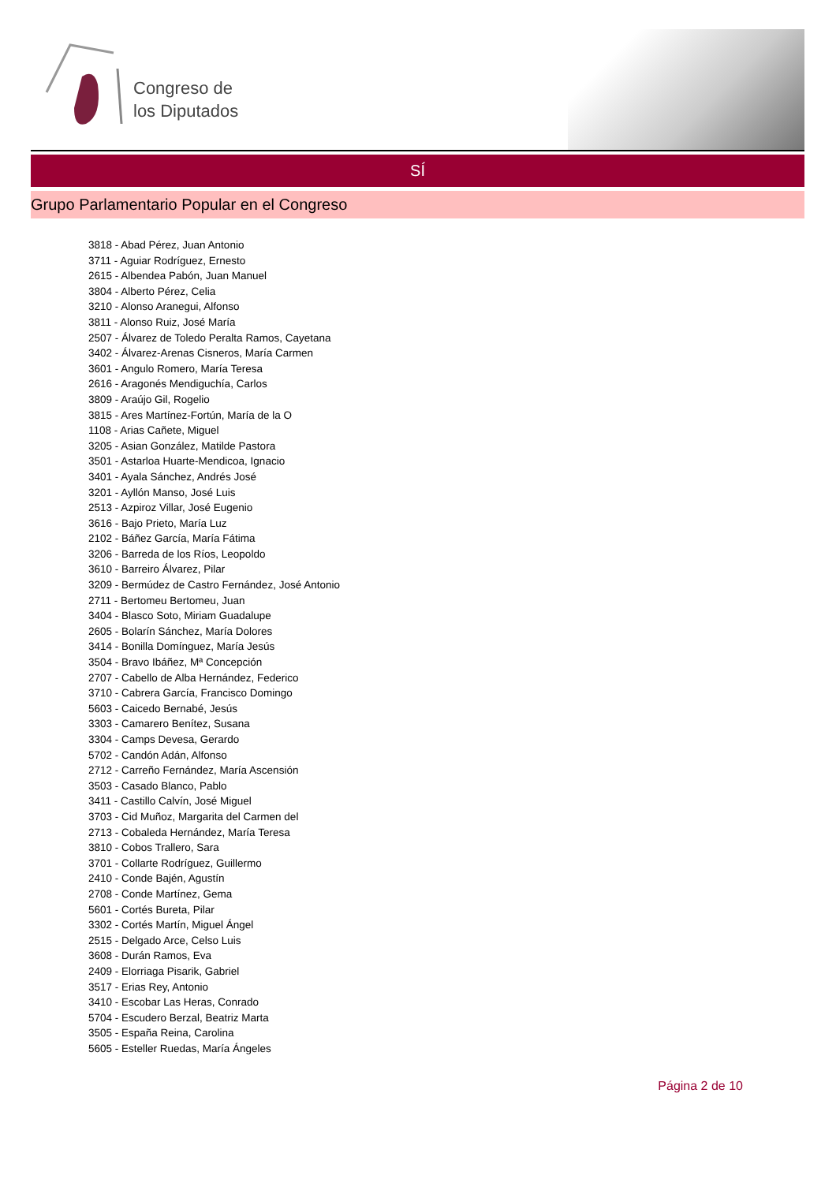Congreso de
los Diputados
SÍ
Grupo Parlamentario Popular en el Congreso
3818 - Abad Pérez, Juan Antonio
3711 - Aguiar Rodríguez, Ernesto
2615 - Albendea Pabón, Juan Manuel
3804 - Alberto Pérez, Celia
3210 - Alonso Aranegui, Alfonso
3811 - Alonso Ruiz, José María
2507 - Álvarez de Toledo Peralta Ramos, Cayetana
3402 - Álvarez-Arenas Cisneros, María Carmen
3601 - Angulo Romero, María Teresa
2616 - Aragonés Mendiguchía, Carlos
3809 - Araújo Gil, Rogelio
3815 - Ares Martínez-Fortún, María de la O
1108 - Arias Cañete, Miguel
3205 - Asian González, Matilde Pastora
3501 - Astarloa Huarte-Mendicoa, Ignacio
3401 - Ayala Sánchez, Andrés José
3201 - Ayllón Manso, José Luis
2513 - Azpiroz Villar, José Eugenio
3616 - Bajo Prieto, María Luz
2102 - Báñez García, María Fátima
3206 - Barreda de los Ríos, Leopoldo
3610 - Barreiro Álvarez, Pilar
3209 - Bermúdez de Castro Fernández, José Antonio
2711 - Bertomeu Bertomeu, Juan
3404 - Blasco Soto, Miriam Guadalupe
2605 - Bolarín Sánchez, María Dolores
3414 - Bonilla Domínguez, María Jesús
3504 - Bravo Ibáñez, Mª Concepción
2707 - Cabello de Alba Hernández, Federico
3710 - Cabrera García, Francisco Domingo
5603 - Caicedo Bernabé, Jesús
3303 - Camarero Benítez, Susana
3304 - Camps Devesa, Gerardo
5702 - Candón Adán, Alfonso
2712 - Carreño Fernández, María Ascensión
3503 - Casado Blanco, Pablo
3411 - Castillo Calvín, José Miguel
3703 - Cid Muñoz, Margarita del Carmen del
2713 - Cobaleda Hernández, María Teresa
3810 - Cobos Trallero, Sara
3701 - Collarte Rodríguez, Guillermo
2410 - Conde Bajén, Agustín
2708 - Conde Martínez, Gema
5601 - Cortés Bureta, Pilar
3302 - Cortés Martín, Miguel Ángel
2515 - Delgado Arce, Celso Luis
3608 - Durán Ramos, Eva
2409 - Elorriaga Pisarik, Gabriel
3517 - Erias Rey, Antonio
3410 - Escobar Las Heras, Conrado
5704 - Escudero Berzal, Beatriz Marta
3505 - España Reina, Carolina
5605 - Esteller Ruedas, María Ángeles
Página 2 de 10